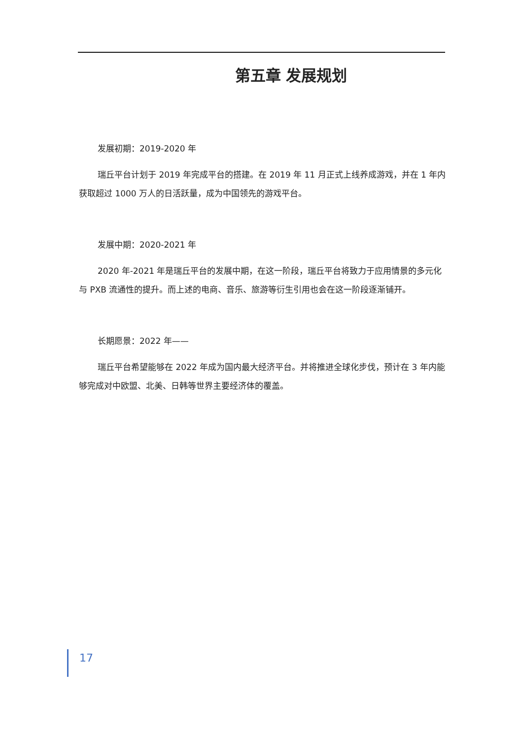第五章 发展规划
发展初期：2019-2020 年
瑞丘平台计划于 2019 年完成平台的搭建。在 2019 年 11 月正式上线养成游戏，并在 1 年内获取超过 1000 万人的日活跃量，成为中国领先的游戏平台。
发展中期：2020-2021 年
2020 年-2021 年是瑞丘平台的发展中期，在这一阶段，瑞丘平台将致力于应用情景的多元化与 PXB 流通性的提升。而上述的电商、音乐、旅游等衍生引用也会在这一阶段逐渐铺开。
长期愿景：2022 年——
瑞丘平台希望能够在 2022 年成为国内最大经济平台。并将推进全球化步伐，预计在 3 年内能够完成对中欧盟、北美、日韩等世界主要经济体的覆盖。
17